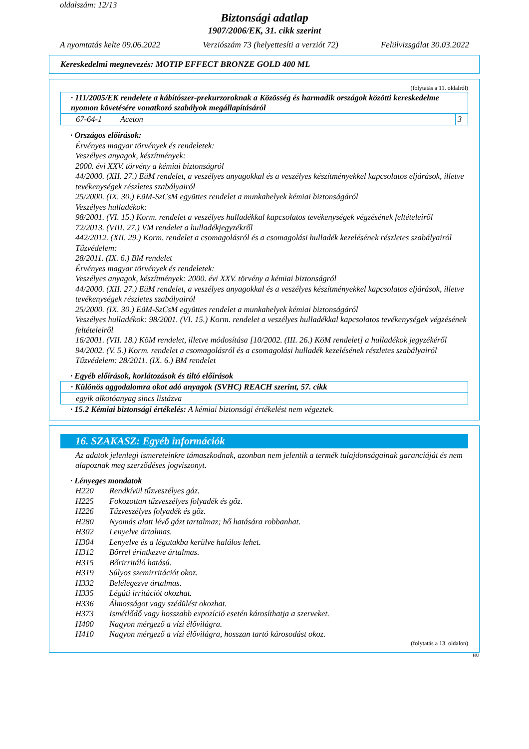oldalszám: 12/13
Biztonsági adatlap
1907/2006/EK, 31. cikk szerint
A nyomtatás kelte 09.06.2022 Verziószám 73 (helyettesíti a verziót 72) Felülvizsgálat 30.03.2022
Kereskedelmi megnevezés: MOTIP EFFECT BRONZE GOLD 400 ML
(folytatás a 11. oldalról)
| · 111/2005/EK rendelete a kábítószer-prekurzoroknak a Közösség és harmadik országok közötti kereskedelme nyomon követésére vonatkozó szabályok megállapításáról | | |
| 67-64-1 | Aceton | 3 |
· Országos előírások:
Érvényes magyar törvények és rendeletek:
Veszélyes anyagok, készítmények:
2000. évi XXV. törvény a kémiai biztonságról
44/2000. (XII. 27.) EüM rendelet, a veszélyes anyagokkal és a veszélyes készítményekkel kapcsolatos eljárások, illetve tevékenységek részletes szabályairól
25/2000. (IX. 30.) EüM-SzCsM együttes rendelet a munkahelyek kémiai biztonságáról
Veszélyes hulladékok:
98/2001. (VI. 15.) Korm. rendelet a veszélyes hulladékkal kapcsolatos tevékenységek végzésének feltételeiről
72/2013. (VIII. 27.) VM rendelet a hulladékjegyzékről
442/2012. (XII. 29.) Korm. rendelet a csomagolásról és a csomagolási hulladék kezelésének részletes szabályairól
Tűzvédelem:
28/2011. (IX. 6.) BM rendelet
Érvényes magyar törvények és rendeletek:
Veszélyes anyagok, készítmények: 2000. évi XXV. törvény a kémiai biztonságról
44/2000. (XII. 27.) EüM rendelet, a veszélyes anyagokkal és a veszélyes készítményekkel kapcsolatos eljárások, illetve tevékenységek részletes szabályairól
25/2000. (IX. 30.) EüM-SzCsM együttes rendelet a munkahelyek kémiai biztonságáról
Veszélyes hulladékok: 98/2001. (VI. 15.) Korm. rendelet a veszélyes hulladékkal kapcsolatos tevékenységek végzésének feltételeiről
16/2001. (VII. 18.) KöM rendelet, illetve módosítása [10/2002. (III. 26.) KöM rendelet] a hulladékok jegyzékéről
94/2002. (V. 5.) Korm. rendelet a csomagolásról és a csomagolási hulladék kezelésének részletes szabályairól
Tűzvédelem: 28/2011. (IX. 6.) BM rendelet
· Egyéb előírások, korlátozások és tiltó előírások
| · Különös aggodalomra okot adó anyagok (SVHC) REACH szerint, 57. cikk |
| egyik alkotóanyag sincs listázva |
· 15.2 Kémiai biztonsági értékelés: A kémiai biztonsági értékelést nem végeztek.
16. SZAKASZ: Egyéb információk
Az adatok jelenlegi ismereteinkre támaszkodnak, azonban nem jelentik a termék tulajdonságainak garanciáját és nem alapoznak meg szerződéses jogviszonyt.
· Lényeges mondatok
| H220 | Rendkívül tűzveszélyes gáz. |
| H225 | Fokozottan tűzveszélyes folyadék és gőz. |
| H226 | Tűzveszélyes folyadék és gőz. |
| H280 | Nyomás alatt lévő gázt tartalmaz; hő hatására robbanhat. |
| H302 | Lenyelve ártalmas. |
| H304 | Lenyelve és a légutakba kerülve halálos lehet. |
| H312 | Bőrrel érintkezve ártalmas. |
| H315 | Bőrirritáló hatású. |
| H319 | Súlyos szemirritációt okoz. |
| H332 | Belélegezve ártalmas. |
| H335 | Légúti irritációt okozhat. |
| H336 | Álmosságot vagy szédülést okozhat. |
| H373 | Ismétlődő vagy hosszabb expozíció esetén károsíthatja a szerveket. |
| H400 | Nagyon mérgező a vízi élővilágra. |
| H410 | Nagyon mérgező a vízi élővilágra, hosszan tartó károsodást okoz. |
(folytatás a 13. oldalon)
HU